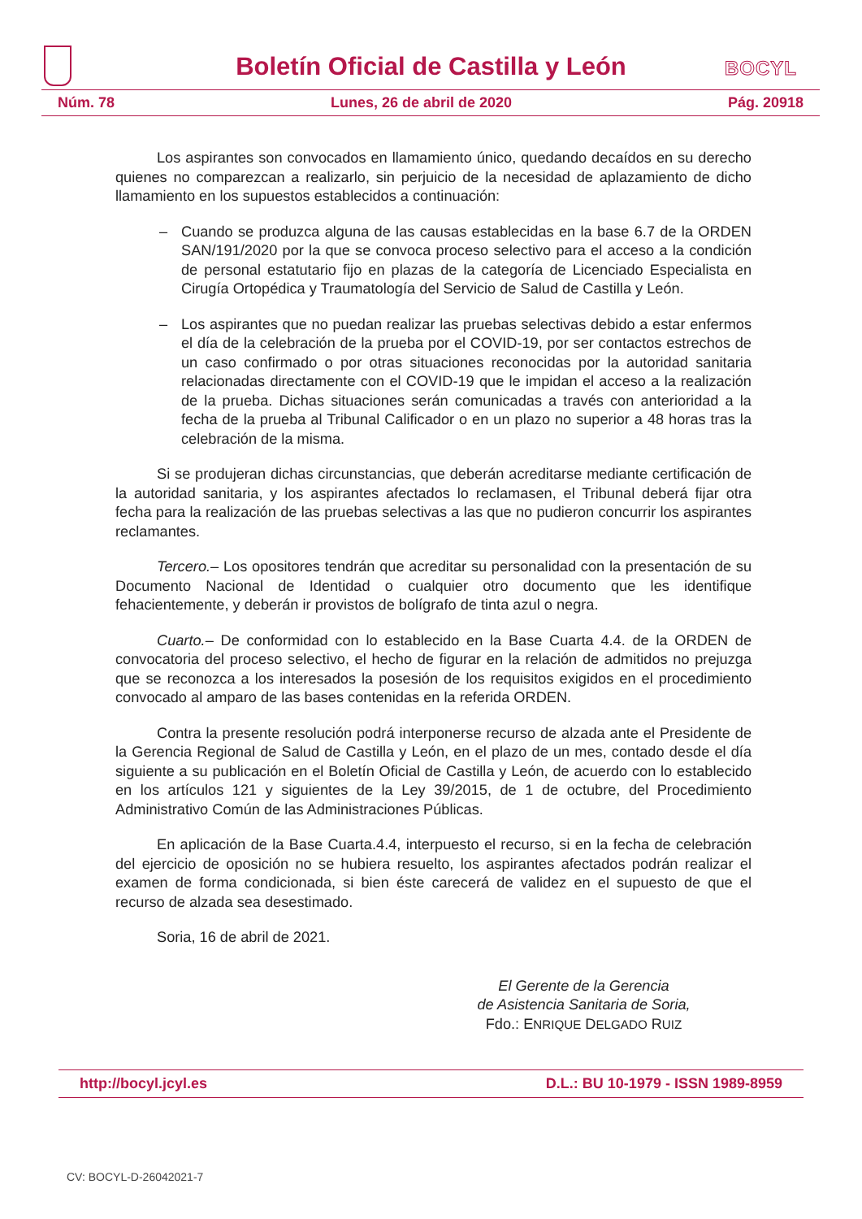Boletín Oficial de Castilla y León
BOCYL
Núm. 78 Lunes, 26 de abril de 2020 Pág. 20918
Los aspirantes son convocados en llamamiento único, quedando decaídos en su derecho quienes no comparezcan a realizarlo, sin perjuicio de la necesidad de aplazamiento de dicho llamamiento en los supuestos establecidos a continuación:
– Cuando se produzca alguna de las causas establecidas en la base 6.7 de la ORDEN SAN/191/2020 por la que se convoca proceso selectivo para el acceso a la condición de personal estatutario fijo en plazas de la categoría de Licenciado Especialista en Cirugía Ortopédica y Traumatología del Servicio de Salud de Castilla y León.
– Los aspirantes que no puedan realizar las pruebas selectivas debido a estar enfermos el día de la celebración de la prueba por el COVID-19, por ser contactos estrechos de un caso confirmado o por otras situaciones reconocidas por la autoridad sanitaria relacionadas directamente con el COVID-19 que le impidan el acceso a la realización de la prueba. Dichas situaciones serán comunicadas a través con anterioridad a la fecha de la prueba al Tribunal Calificador o en un plazo no superior a 48 horas tras la celebración de la misma.
Si se produjeran dichas circunstancias, que deberán acreditarse mediante certificación de la autoridad sanitaria, y los aspirantes afectados lo reclamasen, el Tribunal deberá fijar otra fecha para la realización de las pruebas selectivas a las que no pudieron concurrir los aspirantes reclamantes.
Tercero.– Los opositores tendrán que acreditar su personalidad con la presentación de su Documento Nacional de Identidad o cualquier otro documento que les identifique fehacientemente, y deberán ir provistos de bolígrafo de tinta azul o negra.
Cuarto.– De conformidad con lo establecido en la Base Cuarta 4.4. de la ORDEN de convocatoria del proceso selectivo, el hecho de figurar en la relación de admitidos no prejuzga que se reconozca a los interesados la posesión de los requisitos exigidos en el procedimiento convocado al amparo de las bases contenidas en la referida ORDEN.
Contra la presente resolución podrá interponerse recurso de alzada ante el Presidente de la Gerencia Regional de Salud de Castilla y León, en el plazo de un mes, contado desde el día siguiente a su publicación en el Boletín Oficial de Castilla y León, de acuerdo con lo establecido en los artículos 121 y siguientes de la Ley 39/2015, de 1 de octubre, del Procedimiento Administrativo Común de las Administraciones Públicas.
En aplicación de la Base Cuarta.4.4, interpuesto el recurso, si en la fecha de celebración del ejercicio de oposición no se hubiera resuelto, los aspirantes afectados podrán realizar el examen de forma condicionada, si bien éste carecerá de validez en el supuesto de que el recurso de alzada sea desestimado.
Soria, 16 de abril de 2021.
El Gerente de la Gerencia
de Asistencia Sanitaria de Soria,
Fdo.: ENRIQUE DELGADO RUIZ
http://bocyl.jcyl.es D.L.: BU 10-1979 - ISSN 1989-8959
CV: BOCYL-D-26042021-7